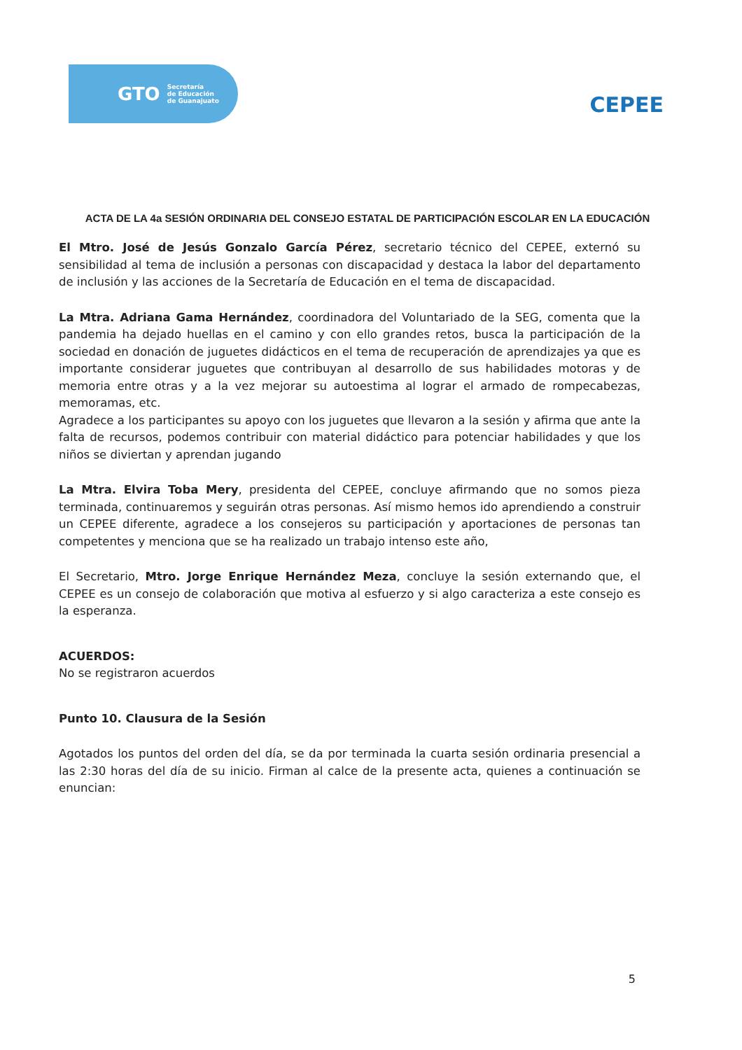GTO Secretaría
de Educación
de Guanajuato
CEPEE
ACTA DE LA 4a SESIÓN ORDINARIA DEL CONSEJO ESTATAL DE PARTICIPACIÓN ESCOLAR EN LA EDUCACIÓN
El Mtro. José de Jesús Gonzalo García Pérez, secretario técnico del CEPEE, externó su sensibilidad al tema de inclusión a personas con discapacidad y destaca la labor del departamento de inclusión y las acciones de la Secretaría de Educación en el tema de discapacidad.
La Mtra. Adriana Gama Hernández, coordinadora del Voluntariado de la SEG, comenta que la pandemia ha dejado huellas en el camino y con ello grandes retos, busca la participación de la sociedad en donación de juguetes didácticos en el tema de recuperación de aprendizajes ya que es importante considerar juguetes que contribuyan al desarrollo de sus habilidades motoras y de memoria entre otras y a la vez mejorar su autoestima al lograr el armado de rompecabezas, memoramas, etc.
Agradece a los participantes su apoyo con los juguetes que llevaron a la sesión y afirma que ante la falta de recursos, podemos contribuir con material didáctico para potenciar habilidades y que los niños se diviertan y aprendan jugando
La Mtra. Elvira Toba Mery, presidenta del CEPEE, concluye afirmando que no somos pieza terminada, continuaremos y seguirán otras personas. Así mismo hemos ido aprendiendo a construir un CEPEE diferente, agradece a los consejeros su participación y aportaciones de personas tan competentes y menciona que se ha realizado un trabajo intenso este año,
El Secretario, Mtro. Jorge Enrique Hernández Meza, concluye la sesión externando que, el CEPEE es un consejo de colaboración que motiva al esfuerzo y si algo caracteriza a este consejo es la esperanza.
ACUERDOS:
No se registraron acuerdos
Punto 10. Clausura de la Sesión
Agotados los puntos del orden del día, se da por terminada la cuarta sesión ordinaria presencial a las 2:30 horas del día de su inicio. Firman al calce de la presente acta, quienes a continuación se enuncian:
5